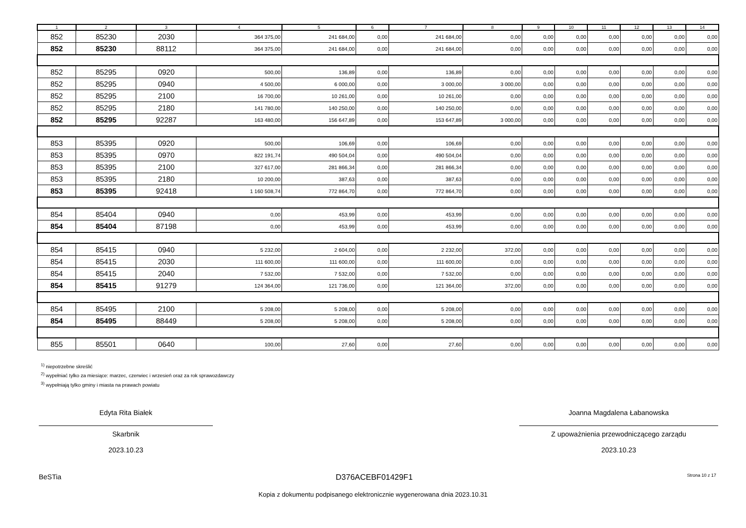| 1 | 2 | 3 | 4 | 5 | 6 | 7 | 8 | 9 | 10 | 11 | 12 | 13 | 14 |
| --- | --- | --- | --- | --- | --- | --- | --- | --- | --- | --- | --- | --- | --- |
| 852 | 85230 | 2030 | 364 375,00 | 241 684,00 | 0,00 | 241 684,00 | 0,00 | 0,00 | 0,00 | 0,00 | 0,00 | 0,00 | 0,00 |
| 852 | 85230 | 88112 | 364 375,00 | 241 684,00 | 0,00 | 241 684,00 | 0,00 | 0,00 | 0,00 | 0,00 | 0,00 | 0,00 | 0,00 |
| 852 | 85295 | 0920 | 500,00 | 136,89 | 0,00 | 136,89 | 0,00 | 0,00 | 0,00 | 0,00 | 0,00 | 0,00 | 0,00 |
| 852 | 85295 | 0940 | 4 500,00 | 6 000,00 | 0,00 | 3 000,00 | 3 000,00 | 0,00 | 0,00 | 0,00 | 0,00 | 0,00 | 0,00 |
| 852 | 85295 | 2100 | 16 700,00 | 10 261,00 | 0,00 | 10 261,00 | 0,00 | 0,00 | 0,00 | 0,00 | 0,00 | 0,00 | 0,00 |
| 852 | 85295 | 2180 | 141 780,00 | 140 250,00 | 0,00 | 140 250,00 | 0,00 | 0,00 | 0,00 | 0,00 | 0,00 | 0,00 | 0,00 |
| 852 | 85295 | 92287 | 163 480,00 | 156 647,89 | 0,00 | 153 647,89 | 3 000,00 | 0,00 | 0,00 | 0,00 | 0,00 | 0,00 | 0,00 |
| 853 | 85395 | 0920 | 500,00 | 106,69 | 0,00 | 106,69 | 0,00 | 0,00 | 0,00 | 0,00 | 0,00 | 0,00 | 0,00 |
| 853 | 85395 | 0970 | 822 191,74 | 490 504,04 | 0,00 | 490 504,04 | 0,00 | 0,00 | 0,00 | 0,00 | 0,00 | 0,00 | 0,00 |
| 853 | 85395 | 2100 | 327 617,00 | 281 866,34 | 0,00 | 281 866,34 | 0,00 | 0,00 | 0,00 | 0,00 | 0,00 | 0,00 | 0,00 |
| 853 | 85395 | 2180 | 10 200,00 | 387,63 | 0,00 | 387,63 | 0,00 | 0,00 | 0,00 | 0,00 | 0,00 | 0,00 | 0,00 |
| 853 | 85395 | 92418 | 1 160 508,74 | 772 864,70 | 0,00 | 772 864,70 | 0,00 | 0,00 | 0,00 | 0,00 | 0,00 | 0,00 | 0,00 |
| 854 | 85404 | 0940 | 0,00 | 453,99 | 0,00 | 453,99 | 0,00 | 0,00 | 0,00 | 0,00 | 0,00 | 0,00 | 0,00 |
| 854 | 85404 | 87198 | 0,00 | 453,99 | 0,00 | 453,99 | 0,00 | 0,00 | 0,00 | 0,00 | 0,00 | 0,00 | 0,00 |
| 854 | 85415 | 0940 | 5 232,00 | 2 604,00 | 0,00 | 2 232,00 | 372,00 | 0,00 | 0,00 | 0,00 | 0,00 | 0,00 | 0,00 |
| 854 | 85415 | 2030 | 111 600,00 | 111 600,00 | 0,00 | 111 600,00 | 0,00 | 0,00 | 0,00 | 0,00 | 0,00 | 0,00 | 0,00 |
| 854 | 85415 | 2040 | 7 532,00 | 7 532,00 | 0,00 | 7 532,00 | 0,00 | 0,00 | 0,00 | 0,00 | 0,00 | 0,00 | 0,00 |
| 854 | 85415 | 91279 | 124 364,00 | 121 736,00 | 0,00 | 121 364,00 | 372,00 | 0,00 | 0,00 | 0,00 | 0,00 | 0,00 | 0,00 |
| 854 | 85495 | 2100 | 5 208,00 | 5 208,00 | 0,00 | 5 208,00 | 0,00 | 0,00 | 0,00 | 0,00 | 0,00 | 0,00 | 0,00 |
| 854 | 85495 | 88449 | 5 208,00 | 5 208,00 | 0,00 | 5 208,00 | 0,00 | 0,00 | 0,00 | 0,00 | 0,00 | 0,00 | 0,00 |
| 855 | 85501 | 0640 | 100,00 | 27,60 | 0,00 | 27,60 | 0,00 | 0,00 | 0,00 | 0,00 | 0,00 | 0,00 | 0,00 |
<sup>1)</sup> niepotrzebne skreślić
<sup>2)</sup> wypełniać tylko za miesiące: marzec, czerwiec i wrzesień oraz za rok sprawozdawczy
<sup>3)</sup> wypełniają tylko gminy i miasta na prawach powiatu
Edyta Rita Białek
Skarbnik
2023.10.23
Joanna Magdalena Łabanowska
Z upoważnienia przewodniczącego zarządu
2023.10.23
BeSTia D376ACEBF01429F1 Strona 10 z 17
Kopia z dokumentu podpisanego elektronicznie wygenerowana dnia 2023.10.31